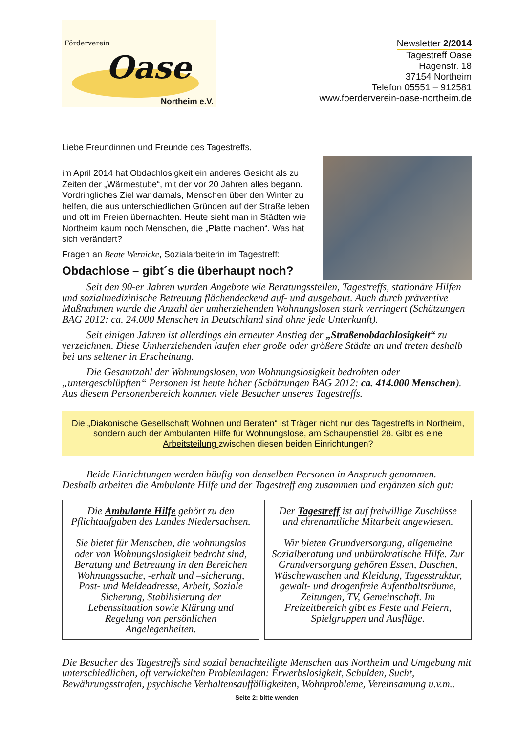Förderverein
Oase
Northeim e.V.
Newsletter 2/2014
Tagestreff Oase
Hagenstr. 18
37154 Northeim
Telefon 05551 – 912581
www.foerderverein-oase-northeim.de
Liebe Freundinnen und Freunde des Tagestreffs,
im April 2014 hat Obdachlosigkeit ein anderes Gesicht als zu Zeiten der „Wärmestube“, mit der vor 20 Jahren alles begann. Vordringliches Ziel war damals, Menschen über den Winter zu helfen, die aus unterschiedlichen Gründen auf der Straße leben und oft im Freien übernachten. Heute sieht man in Städten wie Northeim kaum noch Menschen, die „Platte machen“. Was hat sich verändert?
Fragen an Beate Wernicke, Sozialarbeiterin im Tagestreff:
Obdachlose – gibt´s die überhaupt noch?
Seit den 90-er Jahren wurden Angebote wie Beratungsstellen, Tagestreffs, stationäre Hilfen und sozialmedizinische Betreuung flächendeckend auf- und ausgebaut. Auch durch präventive Maßnahmen wurde die Anzahl der umherziehenden Wohnungslosen stark verringert (Schätzungen BAG 2012: ca. 24.000 Menschen in Deutschland sind ohne jede Unterkunft).
Seit einigen Jahren ist allerdings ein erneuter Anstieg der „Straßenobdachlosigkeit“ zu verzeichnen. Diese Umherziehenden laufen eher große oder größere Städte an und treten deshalb bei uns seltener in Erscheinung.
Die Gesamtzahl der Wohnungslosen, von Wohnungslosigkeit bedrohten oder „untergeschlüpften“ Personen ist heute höher (Schätzungen BAG 2012: ca. 414.000 Menschen). Aus diesem Personenbereich kommen viele Besucher unseres Tagestreffs.
Die „Diakonische Gesellschaft Wohnen und Beraten“ ist Träger nicht nur des Tagestreffs in Northeim, sondern auch der Ambulanten Hilfe für Wohnungslose, am Schaupenstiel 28. Gibt es eine Arbeitsteilung zwischen diesen beiden Einrichtungen?
Beide Einrichtungen werden häufig von denselben Personen in Anspruch genommen. Deshalb arbeiten die Ambulante Hilfe und der Tagestreff eng zusammen und ergänzen sich gut:
Die Ambulante Hilfe gehört zu den Pflichtaufgaben des Landes Niedersachsen.
Sie bietet für Menschen, die wohnungslos oder von Wohnungslosigkeit bedroht sind, Beratung und Betreuung in den Bereichen Wohnungssuche, -erhalt und –sicherung, Post- und Meldeadresse, Arbeit, Soziale Sicherung, Stabilisierung der Lebenssituation sowie Klärung und Regelung von persönlichen Angelegenheiten.
Der Tagestreff ist auf freiwillige Zuschüsse und ehrenamtliche Mitarbeit angewiesen.
Wir bieten Grundversorgung, allgemeine Sozialberatung und unbürokratische Hilfe. Zur Grundversorgung gehören Essen, Duschen, Wäschewaschen und Kleidung, Tagesstruktur, gewalt- und drogenfreie Aufenthaltsräume, Zeitungen, TV, Gemeinschaft. Im Freizeitbereich gibt es Feste und Feiern, Spielgruppen und Ausflüge.
Die Besucher des Tagestreffs sind sozial benachteiligte Menschen aus Northeim und Umgebung mit unterschiedlichen, oft verwickelten Problemlagen: Erwerbslosigkeit, Schulden, Sucht, Bewährungsstrafen, psychische Verhaltensauffälligkeiten, Wohnprobleme, Vereinsamung u.v.m..
Seite 2: bitte wenden